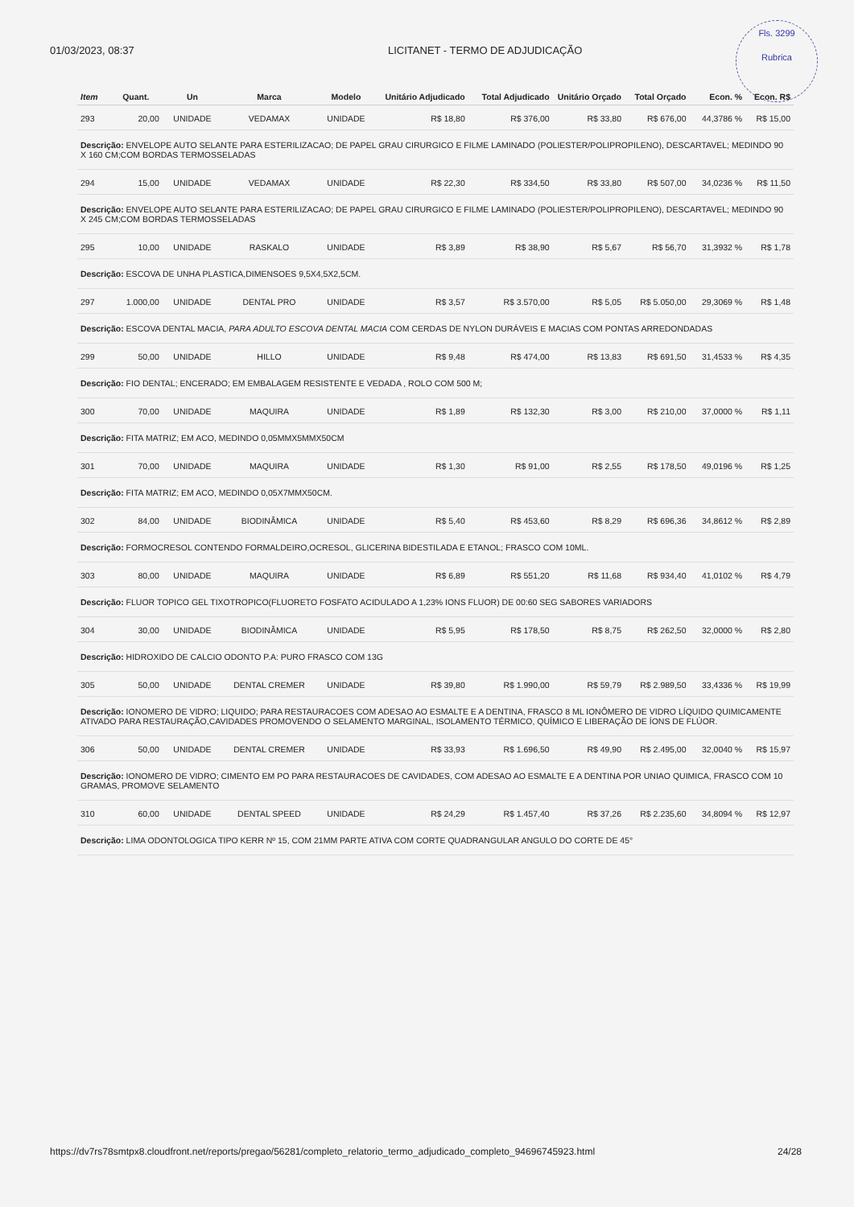01/03/2023, 08:37 LICITANET - TERMO DE ADJUDICAÇÃO
Fls. 3299
Rubrica
| Item | Quant. | Un | Marca | Modelo | Unitário Adjudicado | Total Adjudicado | Unitário Orçado | Total Orçado | Econ. % | Econ. R$ |
| --- | --- | --- | --- | --- | --- | --- | --- | --- | --- | --- |
| 293 | 20,00 | UNIDADE | VEDAMAX | UNIDADE | R$ 18,80 | R$ 376,00 | R$ 33,80 | R$ 676,00 | 44,3786 % | R$ 15,00 |
| Descrição: ENVELOPE AUTO SELANTE PARA ESTERILIZACAO; DE PAPEL GRAU CIRURGICO E FILME LAMINADO (POLIESTER/POLIPROPILENO), DESCARTAVEL; MEDINDO 90 X 160 CM;COM BORDAS TERMOSSELADAS | | | | | | | | | | |
| 294 | 15,00 | UNIDADE | VEDAMAX | UNIDADE | R$ 22,30 | R$ 334,50 | R$ 33,80 | R$ 507,00 | 34,0236 % | R$ 11,50 |
| Descrição: ENVELOPE AUTO SELANTE PARA ESTERILIZACAO; DE PAPEL GRAU CIRURGICO E FILME LAMINADO (POLIESTER/POLIPROPILENO), DESCARTAVEL; MEDINDO 90 X 245 CM;COM BORDAS TERMOSSELADAS | | | | | | | | | | |
| 295 | 10,00 | UNIDADE | RASKALO | UNIDADE | R$ 3,89 | R$ 38,90 | R$ 5,67 | R$ 56,70 | 31,3932 % | R$ 1,78 |
| Descrição: ESCOVA DE UNHA PLASTICA,DIMENSOES 9,5X4,5X2,5CM. | | | | | | | | | | |
| 297 | 1.000,00 | UNIDADE | DENTAL PRO | UNIDADE | R$ 3,57 | R$ 3.570,00 | R$ 5,05 | R$ 5.050,00 | 29,3069 % | R$ 1,48 |
| Descrição: ESCOVA DENTAL MACIA, PARA ADULTO ESCOVA DENTAL MACIA COM CERDAS DE NYLON DURÁVEIS E MACIAS COM PONTAS ARREDONDADAS | | | | | | | | | | |
| 299 | 50,00 | UNIDADE | HILLO | UNIDADE | R$ 9,48 | R$ 474,00 | R$ 13,83 | R$ 691,50 | 31,4533 % | R$ 4,35 |
| Descrição: FIO DENTAL; ENCERADO; EM EMBALAGEM RESISTENTE E VEDADA , ROLO COM 500 M; | | | | | | | | | | |
| 300 | 70,00 | UNIDADE | MAQUIRA | UNIDADE | R$ 1,89 | R$ 132,30 | R$ 3,00 | R$ 210,00 | 37,0000 % | R$ 1,11 |
| Descrição: FITA MATRIZ; EM ACO, MEDINDO 0,05MMX5MMX50CM | | | | | | | | | | |
| 301 | 70,00 | UNIDADE | MAQUIRA | UNIDADE | R$ 1,30 | R$ 91,00 | R$ 2,55 | R$ 178,50 | 49,0196 % | R$ 1,25 |
| Descrição: FITA MATRIZ; EM ACO, MEDINDO 0,05X7MMX50CM. | | | | | | | | | | |
| 302 | 84,00 | UNIDADE | BIODINÂMICA | UNIDADE | R$ 5,40 | R$ 453,60 | R$ 8,29 | R$ 696,36 | 34,8612 % | R$ 2,89 |
| Descrição: FORMOCRESOL CONTENDO FORMALDEIRO,OCRESOL, GLICERINA BIDESTILADA E ETANOL; FRASCO COM 10ML. | | | | | | | | | | |
| 303 | 80,00 | UNIDADE | MAQUIRA | UNIDADE | R$ 6,89 | R$ 551,20 | R$ 11,68 | R$ 934,40 | 41,0102 % | R$ 4,79 |
| Descrição: FLUOR TOPICO GEL TIXOTROPICO(FLUORETO FOSFATO ACIDULADO A 1,23% IONS FLUOR) DE 00:60 SEG SABORES VARIADORS | | | | | | | | | | |
| 304 | 30,00 | UNIDADE | BIODINÂMICA | UNIDADE | R$ 5,95 | R$ 178,50 | R$ 8,75 | R$ 262,50 | 32,0000 % | R$ 2,80 |
| Descrição: HIDROXIDO DE CALCIO ODONTO P.A: PURO FRASCO COM 13G | | | | | | | | | | |
| 305 | 50,00 | UNIDADE | DENTAL CREMER | UNIDADE | R$ 39,80 | R$ 1.990,00 | R$ 59,79 | R$ 2.989,50 | 33,4336 % | R$ 19,99 |
| Descrição: IONOMERO DE VIDRO; LIQUIDO; PARA RESTAURACOES COM ADESAO AO ESMALTE E A DENTINA, FRASCO 8 ML IONÔMERO DE VIDRO LÍQUIDO QUIMICAMENTE ATIVADO PARA RESTAURAÇÃO,CAVIDADES PROMOVENDO O SELAMENTO MARGINAL, ISOLAMENTO TÉRMICO, QUÍMICO E LIBERAÇÃO DE ÍONS DE FLÚOR. | | | | | | | | | | |
| 306 | 50,00 | UNIDADE | DENTAL CREMER | UNIDADE | R$ 33,93 | R$ 1.696,50 | R$ 49,90 | R$ 2.495,00 | 32,0040 % | R$ 15,97 |
| Descrição: IONOMERO DE VIDRO; CIMENTO EM PO PARA RESTAURACOES DE CAVIDADES, COM ADESAO AO ESMALTE E A DENTINA POR UNIAO QUIMICA, FRASCO COM 10 GRAMAS, PROMOVE SELAMENTO | | | | | | | | | | |
| 310 | 60,00 | UNIDADE | DENTAL SPEED | UNIDADE | R$ 24,29 | R$ 1.457,40 | R$ 37,26 | R$ 2.235,60 | 34,8094 % | R$ 12,97 |
| Descrição: LIMA ODONTOLOGICA TIPO KERR Nº 15, COM 21MM PARTE ATIVA COM CORTE QUADRANGULAR ANGULO DO CORTE DE 45° | | | | | | | | | | |
https://dv7rs78smtpx8.cloudfront.net/reports/pregao/56281/completo_relatorio_termo_adjudicado_completo_94696745923.html 24/28